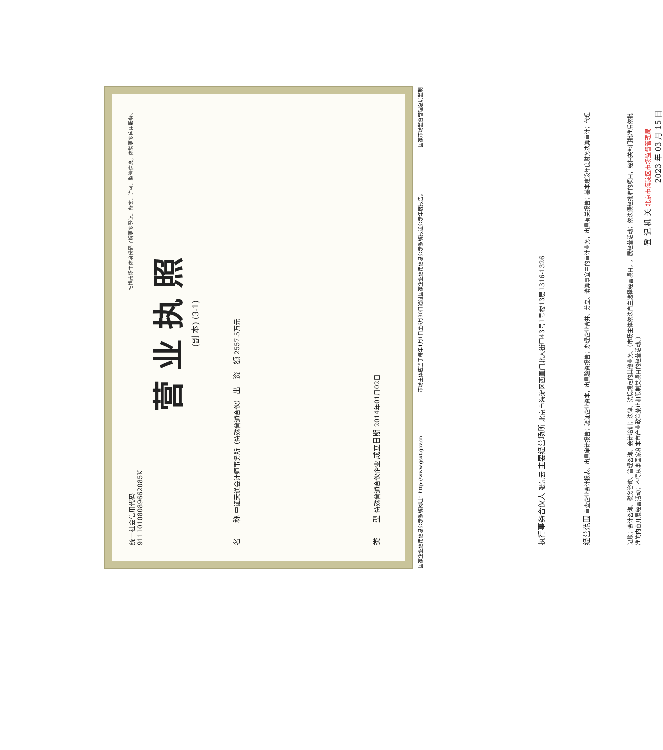统一社会信用代码
91110108089662085K 扫描市场主体身份码了解更多登记、备案、许可、监管信息，体验更多应用服务。
营业执照
(副 本) (3-1)
名　　称 中证天通会计师事务所（特殊普通合伙） 出　资　额 2557.5万元
类　　型 特殊普通合伙企业 成立日期 2014年01月02日
执行事务合伙人 张先云 主要经营场所 北京市海淀区西直门北大街甲43号1号楼13层1316-1326
经营范围 审查企业会计报表、出具审计报告；验证企业资本，出具验资报告；办理企业合并、分立、清算事宜中的审计业务，出具有关报告；基本建设年度财务决算审计；代理记账；会计咨询、税务咨询、管理咨询、会计培训；法律、法规规定的其他业务。（市场主体依法自主选择经营项目，开展经营活动；依法须经批准的项目，经相关部门批准后依批准的内容开展经营活动；不得从事国家和本市产业政策禁止和限制类项目的经营活动。）
登 记 机 关 北京市海淀区市场监督管理局
2023 年 03 月 15 日
国家企业信用信息公示系统网址：http://www.gsxt.gov.cn 市场主体应当于每年1月1日至6月30日通过国家企业信用信息公示系统报送公示年度报告。 国家市场监督管理总局监制